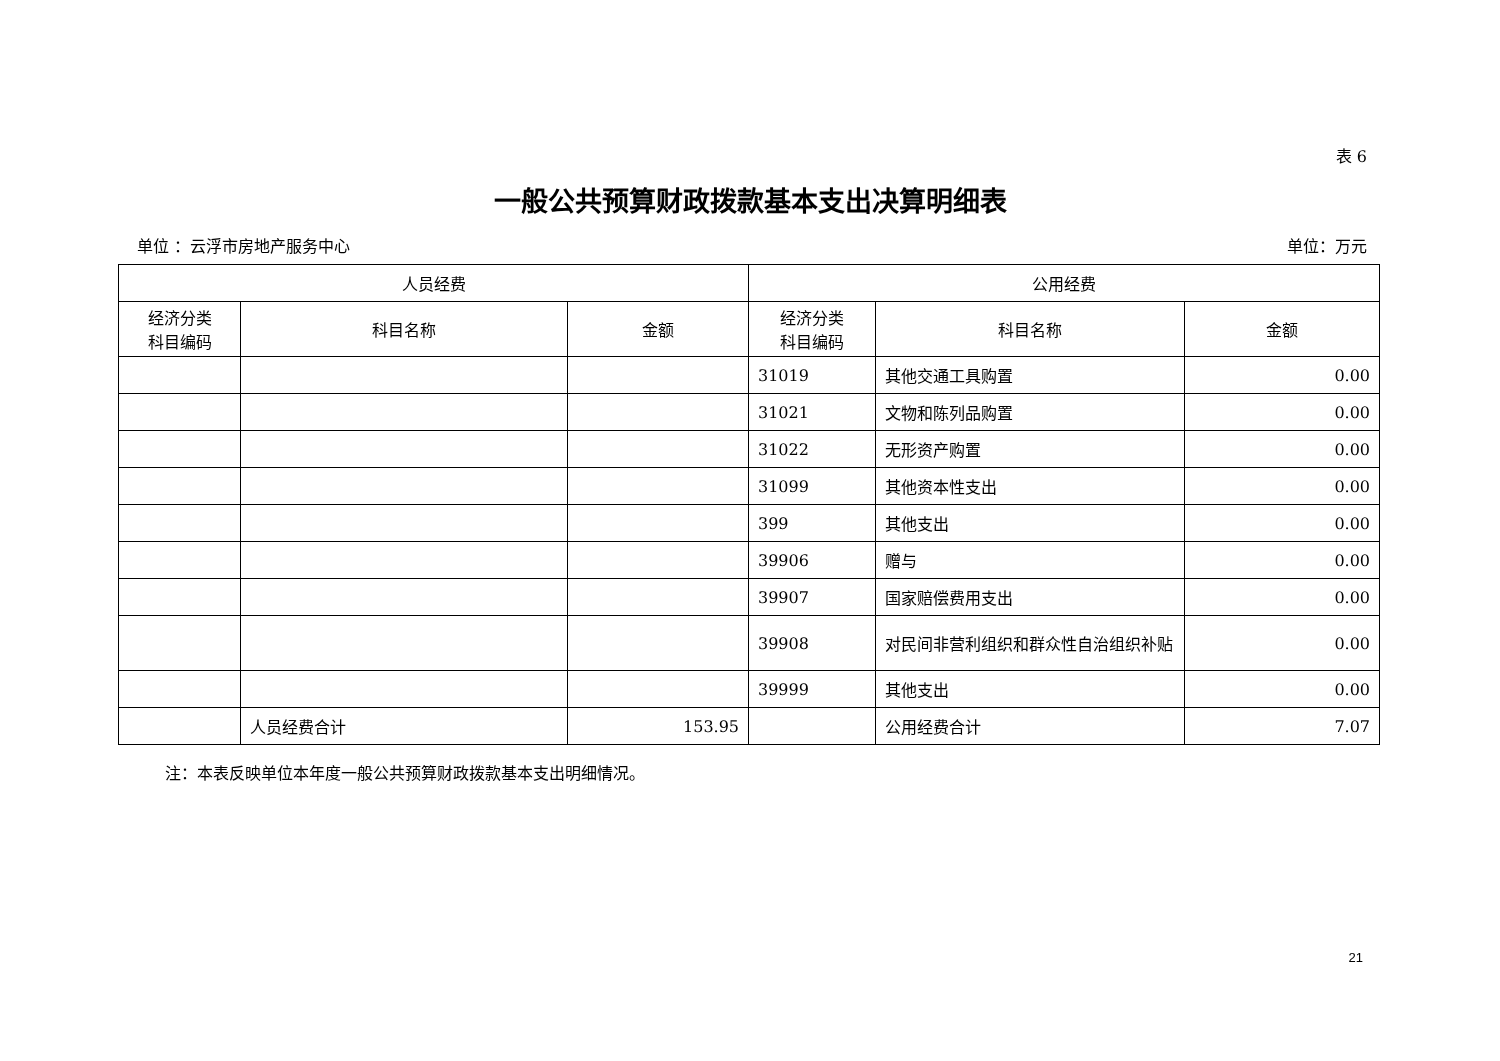表 6
一般公共预算财政拨款基本支出决算明细表
单位 ：云浮市房地产服务中心 单位：万元
| 人员经费 | | | 公用经费 | | |
| --- | --- | --- | --- | --- | --- |
| 经济分类 科目编码 | 科目名称 | 金额 | 经济分类 科目编码 | 科目名称 | 金额 |
| | | | 31019 | 其他交通工具购置 | 0.00 |
| | | | 31021 | 文物和陈列品购置 | 0.00 |
| | | | 31022 | 无形资产购置 | 0.00 |
| | | | 31099 | 其他资本性支出 | 0.00 |
| | | | 399 | 其他支出 | 0.00 |
| | | | 39906 | 赠与 | 0.00 |
| | | | 39907 | 国家赔偿费用支出 | 0.00 |
| | | | 39908 | 对民间非营利组织和群众性自治组织补贴 | 0.00 |
| | | | 39999 | 其他支出 | 0.00 |
| | 人员经费合计 | 153.95 | | 公用经费合计 | 7.07 |
注：本表反映单位本年度一般公共预算财政拨款基本支出明细情况。
21